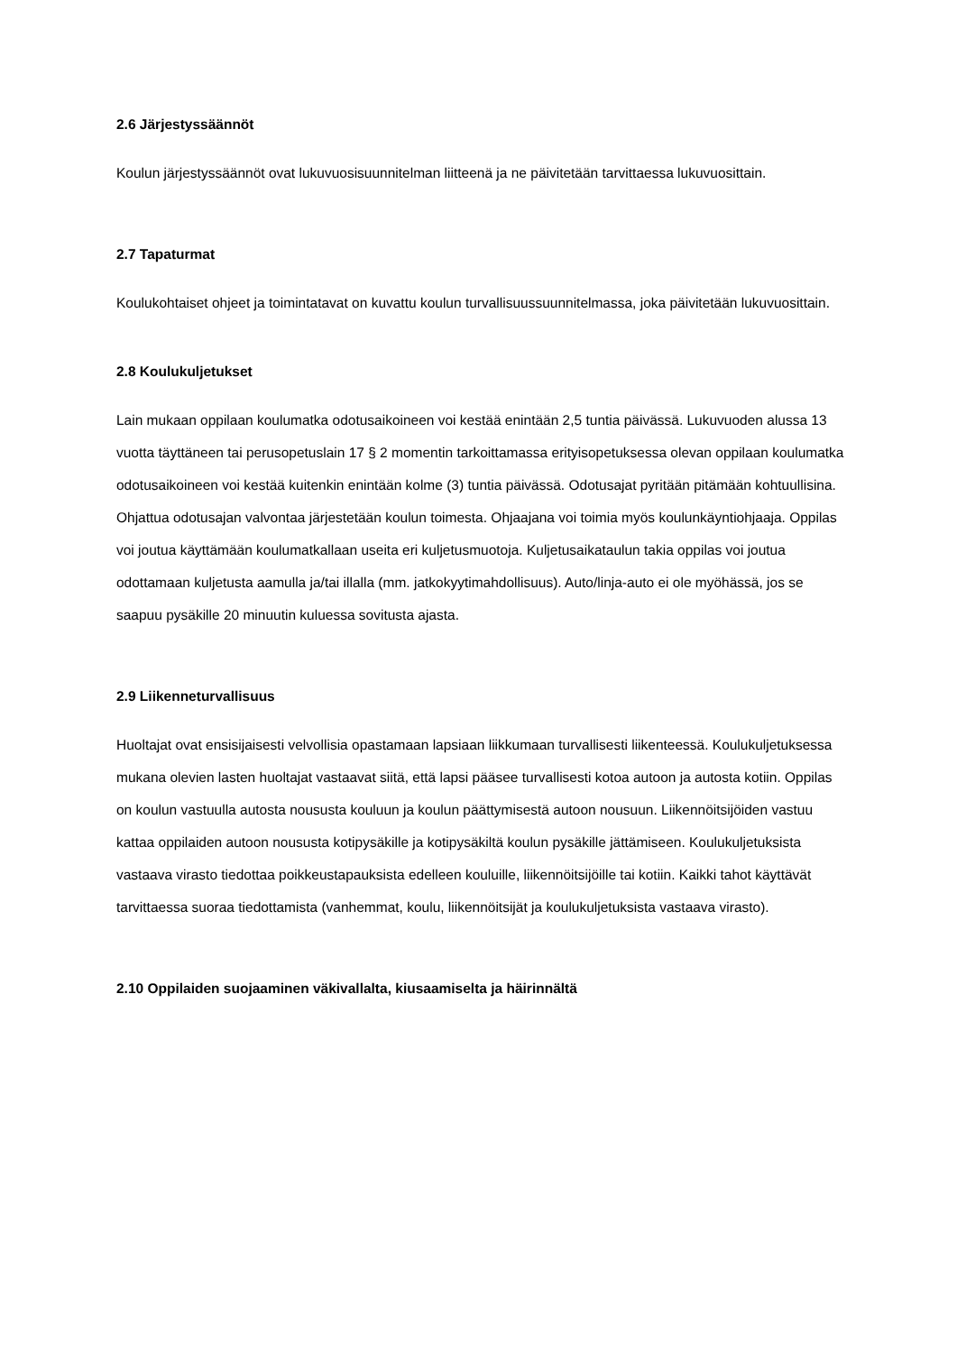2.6 Järjestyssäännöt
Koulun järjestyssäännöt ovat lukuvuosisuunnitelman liitteenä ja ne päivitetään tarvittaessa lukuvuosittain.
2.7 Tapaturmat
Koulukohtaiset ohjeet ja toimintatavat on kuvattu koulun turvallisuussuunnitelmassa, joka päivitetään lukuvuosittain.
2.8 Koulukuljetukset
Lain mukaan oppilaan koulumatka odotusaikoineen voi kestää enintään 2,5 tuntia päivässä. Lukuvuoden alussa 13 vuotta täyttäneen tai perusopetuslain 17 § 2 momentin tarkoittamassa erityisopetuksessa olevan oppilaan koulumatka odotusaikoineen voi kestää kuitenkin enintään kolme (3) tuntia päivässä. Odotusajat pyritään pitämään kohtuullisina. Ohjattua odotusajan valvontaa järjestetään koulun toimesta. Ohjaajana voi toimia myös koulunkäyntiohjaaja. Oppilas voi joutua käyttämään koulumatkallaan useita eri kuljetusmuotoja. Kuljetusaikataulun takia oppilas voi joutua odottamaan kuljetusta aamulla ja/tai illalla (mm. jatkokyytimahdollisuus). Auto/linja-auto ei ole myöhässä, jos se saapuu pysäkille 20 minuutin kuluessa sovitusta ajasta.
2.9 Liikenneturvallisuus
Huoltajat ovat ensisijaisesti velvollisia opastamaan lapsiaan liikkumaan turvallisesti liikenteessä. Koulukuljetuksessa mukana olevien lasten huoltajat vastaavat siitä, että lapsi pääsee turvallisesti kotoa autoon ja autosta kotiin. Oppilas on koulun vastuulla autosta noususta kouluun ja koulun päättymisestä autoon nousuun. Liikennöitsijöiden vastuu kattaa oppilaiden autoon noususta kotipysäkille ja kotipysäkiltä koulun pysäkille jättämiseen. Koulukuljetuksista vastaava virasto tiedottaa poikkeustapauksista edelleen kouluille, liikennöitsijöille tai kotiin. Kaikki tahot käyttävät tarvittaessa suoraa tiedottamista (vanhemmat, koulu, liikennöitsijät ja koulukuljetuksista vastaava virasto).
2.10 Oppilaiden suojaaminen väkivallalta, kiusaamiselta ja häirinnältä